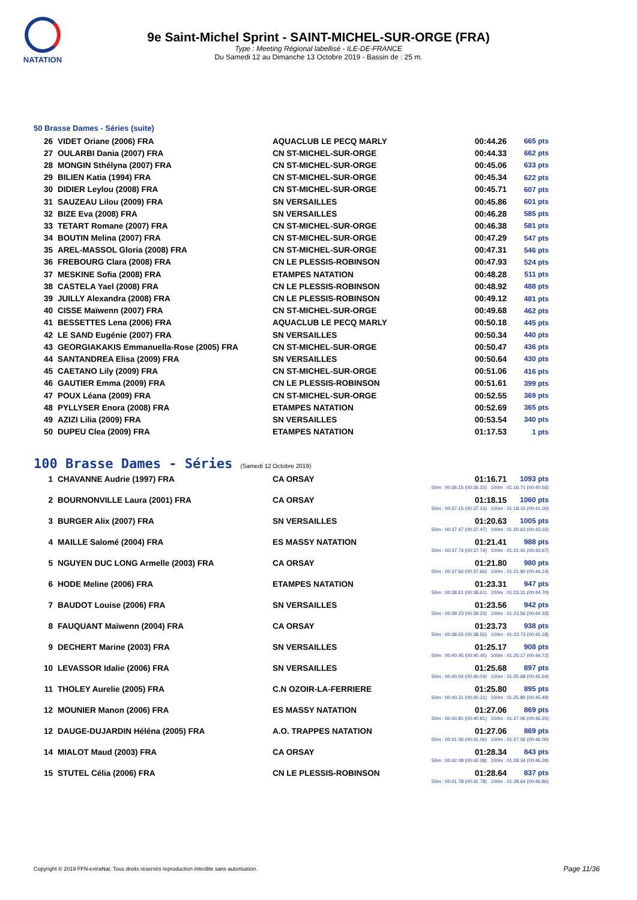NATATION
9e Saint-Michel Sprint - SAINT-MICHEL-SUR-ORGE (FRA)
Type : Meeting Régional labellisé - ILE-DE-FRANCE
Du Samedi 12 au Dimanche 13 Octobre 2019 - Bassin de : 25 m.
50 Brasse Dames - Séries (suite)
| 26 | VIDET Oriane (2006) FRA | AQUACLUB LE PECQ MARLY | 00:44.26 | 665 pts |
| 27 | OULARBI Dania (2007) FRA | CN ST-MICHEL-SUR-ORGE | 00:44.33 | 662 pts |
| 28 | MONGIN Sthélyna (2007) FRA | CN ST-MICHEL-SUR-ORGE | 00:45.06 | 633 pts |
| 29 | BILIEN Katia (1994) FRA | CN ST-MICHEL-SUR-ORGE | 00:45.34 | 622 pts |
| 30 | DIDIER Leylou (2008) FRA | CN ST-MICHEL-SUR-ORGE | 00:45.71 | 607 pts |
| 31 | SAUZEAU Lilou (2009) FRA | SN VERSAILLES | 00:45.86 | 601 pts |
| 32 | BIZE Eva (2008) FRA | SN VERSAILLES | 00:46.28 | 585 pts |
| 33 | TETART Romane (2007) FRA | CN ST-MICHEL-SUR-ORGE | 00:46.38 | 581 pts |
| 34 | BOUTIN Melina (2007) FRA | CN ST-MICHEL-SUR-ORGE | 00:47.29 | 547 pts |
| 35 | AREL-MASSOL Gloria (2008) FRA | CN ST-MICHEL-SUR-ORGE | 00:47.31 | 546 pts |
| 36 | FREBOURG Clara (2008) FRA | CN LE PLESSIS-ROBINSON | 00:47.93 | 524 pts |
| 37 | MESKINE Sofia (2008) FRA | ETAMPES NATATION | 00:48.28 | 511 pts |
| 38 | CASTELA Yael (2008) FRA | CN LE PLESSIS-ROBINSON | 00:48.92 | 488 pts |
| 39 | JUILLY Alexandra (2008) FRA | CN LE PLESSIS-ROBINSON | 00:49.12 | 481 pts |
| 40 | CISSE Maïwenn (2007) FRA | CN ST-MICHEL-SUR-ORGE | 00:49.68 | 462 pts |
| 41 | BESSETTES Lena (2006) FRA | AQUACLUB LE PECQ MARLY | 00:50.18 | 445 pts |
| 42 | LE SAND Eugénie (2007) FRA | SN VERSAILLES | 00:50.34 | 440 pts |
| 43 | GEORGIAKAKIS Emmanuella-Rose (2005) FRA | CN ST-MICHEL-SUR-ORGE | 00:50.47 | 436 pts |
| 44 | SANTANDREA Elisa (2009) FRA | SN VERSAILLES | 00:50.64 | 430 pts |
| 45 | CAETANO Lily (2009) FRA | CN ST-MICHEL-SUR-ORGE | 00:51.06 | 416 pts |
| 46 | GAUTIER Emma (2009) FRA | CN LE PLESSIS-ROBINSON | 00:51.61 | 399 pts |
| 47 | POUX Léana (2009) FRA | CN ST-MICHEL-SUR-ORGE | 00:52.55 | 369 pts |
| 48 | PYLLYSER Enora (2008) FRA | ETAMPES NATATION | 00:52.69 | 365 pts |
| 49 | AZIZI Lilia (2009) FRA | SN VERSAILLES | 00:53.54 | 340 pts |
| 50 | DUPEU Clea (2009) FRA | ETAMPES NATATION | 01:17.53 | 1 pts |
100 Brasse Dames - Séries (Samedi 12 Octobre 2019)
| 1 | CHAVANNE Audrie (1997) FRA | CA ORSAY | 01:16.71 | 1093 pts |
| 50m : 00:36.15 (00:36.15) 100m : 01:16.71 (00:40.56) | | | | |
| 2 | BOURNONVILLE Laura (2001) FRA | CA ORSAY | 01:18.15 | 1060 pts |
| 50m : 00:37.15 (00:37.15) 100m : 01:18.15 (00:41.00) | | | | |
| 3 | BURGER Alix (2007) FRA | SN VERSAILLES | 01:20.63 | 1005 pts |
| 50m : 00:37.47 (00:37.47) 100m : 01:20.63 (00:43.16) | | | | |
| 4 | MAILLE Salomé (2004) FRA | ES MASSY NATATION | 01:21.41 | 988 pts |
| 50m : 00:37.74 (00:37.74) 100m : 01:21.41 (00:43.67) | | | | |
| 5 | NGUYEN DUC LONG Armelle (2003) FRA | CA ORSAY | 01:21.80 | 980 pts |
| 50m : 00:37.66 (00:37.66) 100m : 01:21.80 (00:44.14) | | | | |
| 6 | HODE Meline (2006) FRA | ETAMPES NATATION | 01:23.31 | 947 pts |
| 50m : 00:38.61 (00:38.61) 100m : 01:23.31 (00:44.70) | | | | |
| 7 | BAUDOT Louise (2006) FRA | SN VERSAILLES | 01:23.56 | 942 pts |
| 50m : 00:39.23 (00:39.23) 100m : 01:23.56 (00:44.33) | | | | |
| 8 | FAUQUANT Maïwenn (2004) FRA | CA ORSAY | 01:23.73 | 938 pts |
| 50m : 00:38.55 (00:38.55) 100m : 01:23.73 (00:45.18) | | | | |
| 9 | DECHERT Marine (2003) FRA | SN VERSAILLES | 01:25.17 | 908 pts |
| 50m : 00:40.45 (00:40.45) 100m : 01:25.17 (00:44.72) | | | | |
| 10 | LEVASSOR Idalie (2006) FRA | SN VERSAILLES | 01:25.68 | 897 pts |
| 50m : 00:40.04 (00:40.04) 100m : 01:25.68 (00:45.64) | | | | |
| 11 | THOLEY Aurelie (2005) FRA | C.N OZOIR-LA-FERRIERE | 01:25.80 | 895 pts |
| 50m : 00:40.31 (00:40.31) 100m : 01:25.80 (00:45.49) | | | | |
| 12 | MOUNIER Manon (2006) FRA | ES MASSY NATATION | 01:27.06 | 869 pts |
| 50m : 00:40.81 (00:40.81) 100m : 01:27.06 (00:46.25) | | | | |
| 12 | DAUGE-DUJARDIN Héléna (2005) FRA | A.O. TRAPPES NATATION | 01:27.06 | 869 pts |
| 50m : 00:41.06 (00:41.06) 100m : 01:27.06 (00:46.00) | | | | |
| 14 | MIALOT Maud (2003) FRA | CA ORSAY | 01:28.34 | 843 pts |
| 50m : 00:42.08 (00:42.08) 100m : 01:28.34 (00:46.26) | | | | |
| 15 | STUTEL Célia (2006) FRA | CN LE PLESSIS-ROBINSON | 01:28.64 | 837 pts |
| 50m : 00:41.78 (00:41.78) 100m : 01:28.64 (00:46.86) | | | | |
Copyright © 2019 FFN-extraNat. Tous droits réservés reproduction interdite sans autorisation.
Page 11/36